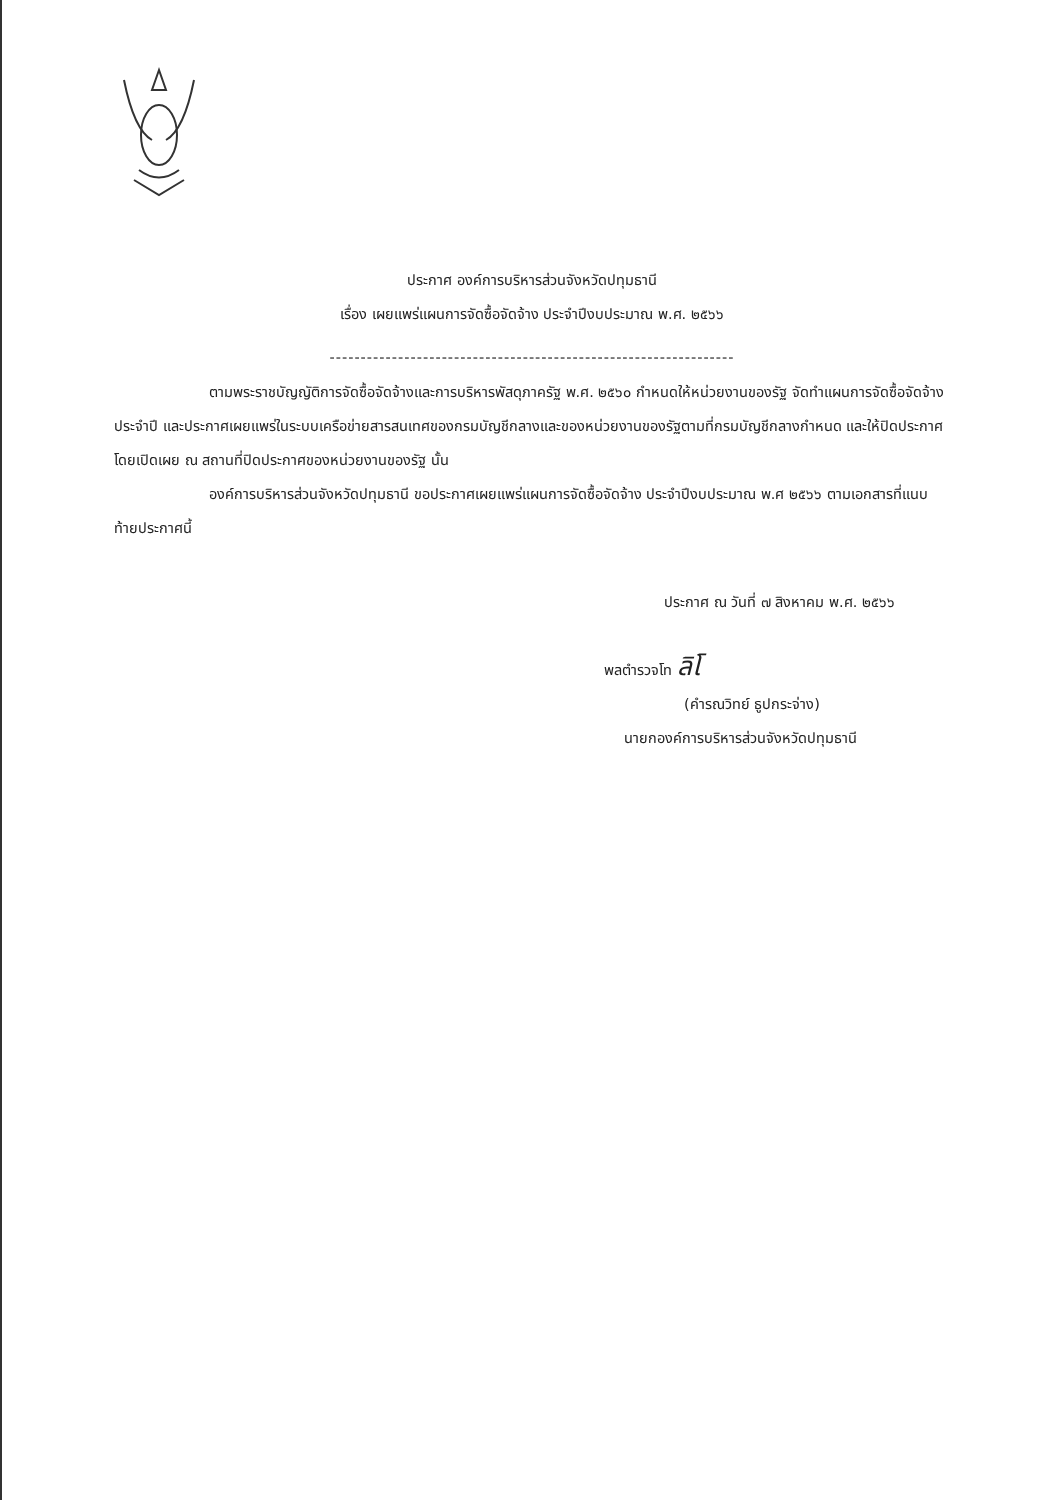ประกาศ องค์การบริหารส่วนจังหวัดปทุมธานี
เรื่อง เผยแพร่แผนการจัดซื้อจัดจ้าง ประจำปีงบประมาณ พ.ศ. ๒๕๖๖
-----------------------------------------------------------------
ตามพระราชบัญญัติการจัดซื้อจัดจ้างและการบริหารพัสดุภาครัฐ พ.ศ. ๒๕๖๐ กำหนดให้หน่วยงานของรัฐ จัดทำแผนการจัดซื้อจัดจ้างประจำปี และประกาศเผยแพร่ในระบบเครือข่ายสารสนเทศของกรมบัญชีกลางและของหน่วยงานของรัฐตามที่กรมบัญชีกลางกำหนด และให้ปิดประกาศโดยเปิดเผย ณ สถานที่ปิดประกาศของหน่วยงานของรัฐ นั้น
องค์การบริหารส่วนจังหวัดปทุมธานี ขอประกาศเผยแพร่แผนการจัดซื้อจัดจ้าง ประจำปีงบประมาณ พ.ศ ๒๕๖๖ ตามเอกสารที่แนบท้ายประกาศนี้
ประกาศ ณ วันที่ ๗ สิงหาคม พ.ศ. ๒๕๖๖
พลตำรวจโท ลิโ
(คำรณวิทย์ ธูปกระจ่าง)
นายกองค์การบริหารส่วนจังหวัดปทุมธานี